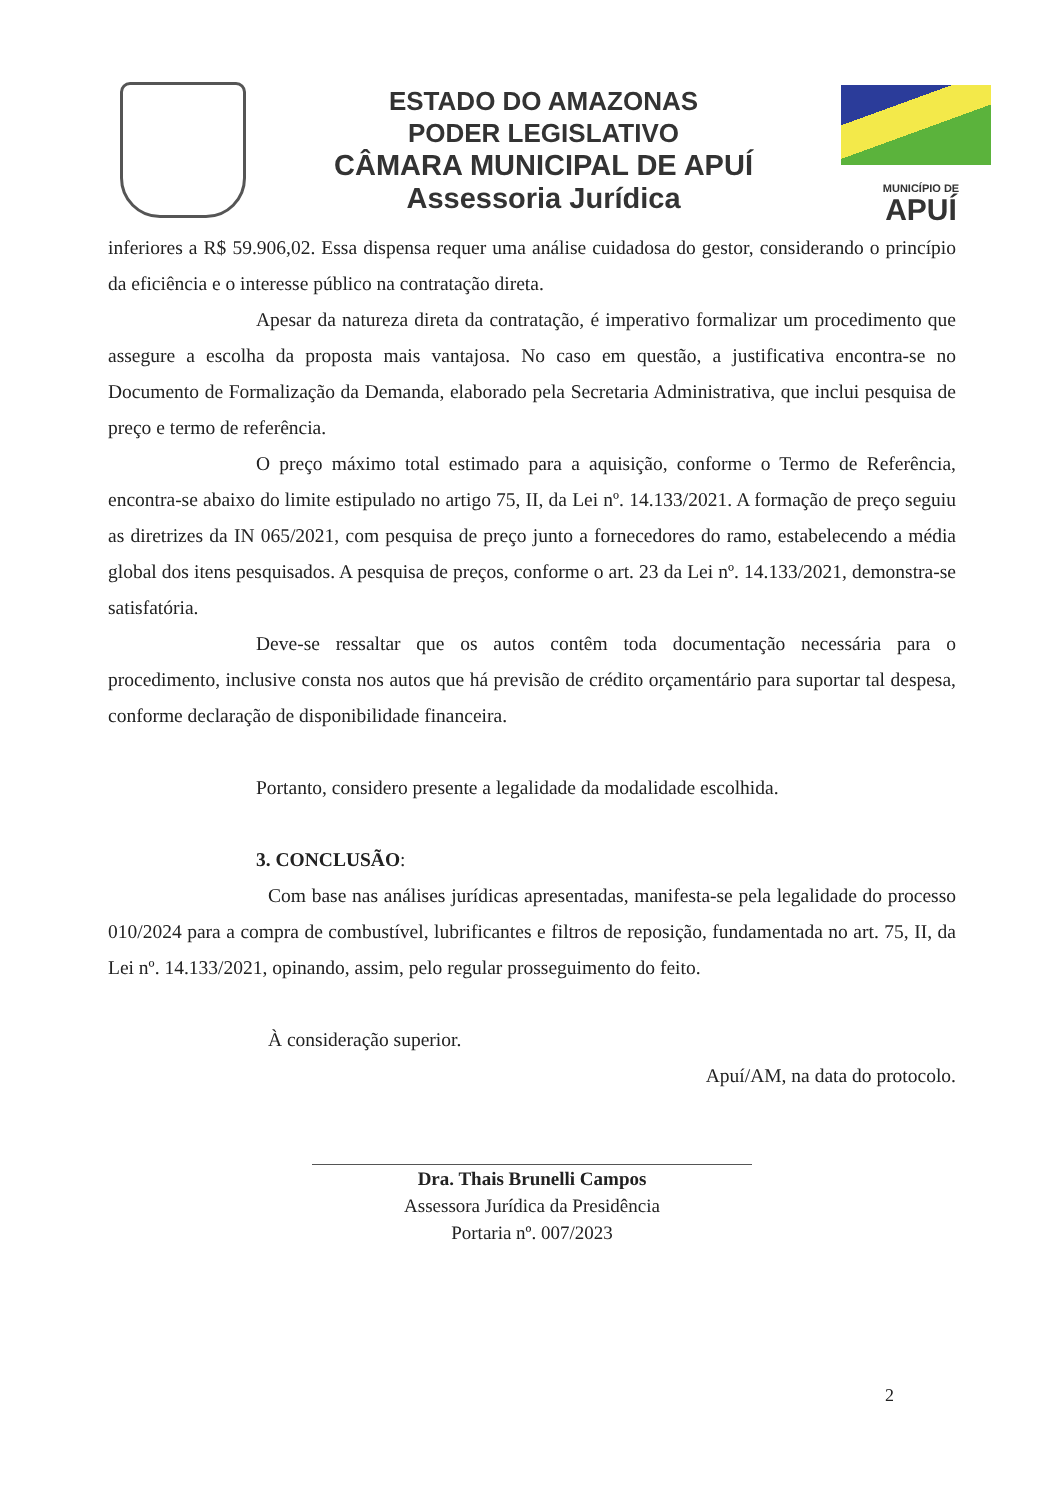ESTADO DO AMAZONAS
PODER LEGISLATIVO
CÂMARA MUNICIPAL DE APUÍ
Assessoria Jurídica
MUNICÍPIO DE
APUÍ
inferiores a R$ 59.906,02. Essa dispensa requer uma análise cuidadosa do gestor, considerando o princípio da eficiência e o interesse público na contratação direta.
Apesar da natureza direta da contratação, é imperativo formalizar um procedimento que assegure a escolha da proposta mais vantajosa. No caso em questão, a justificativa encontra-se no Documento de Formalização da Demanda, elaborado pela Secretaria Administrativa, que inclui pesquisa de preço e termo de referência.
O preço máximo total estimado para a aquisição, conforme o Termo de Referência, encontra-se abaixo do limite estipulado no artigo 75, II, da Lei nº. 14.133/2021. A formação de preço seguiu as diretrizes da IN 065/2021, com pesquisa de preço junto a fornecedores do ramo, estabelecendo a média global dos itens pesquisados. A pesquisa de preços, conforme o art. 23 da Lei nº. 14.133/2021, demonstra-se satisfatória.
Deve-se ressaltar que os autos contêm toda documentação necessária para o procedimento, inclusive consta nos autos que há previsão de crédito orçamentário para suportar tal despesa, conforme declaração de disponibilidade financeira.
Portanto, considero presente a legalidade da modalidade escolhida.
3. CONCLUSÃO:
Com base nas análises jurídicas apresentadas, manifesta-se pela legalidade do processo 010/2024 para a compra de combustível, lubrificantes e filtros de reposição, fundamentada no art. 75, II, da Lei nº. 14.133/2021, opinando, assim, pelo regular prosseguimento do feito.
À consideração superior.
Apuí/AM, na data do protocolo.
Dra. Thais Brunelli Campos
Assessora Jurídica da Presidência
Portaria nº. 007/2023
2